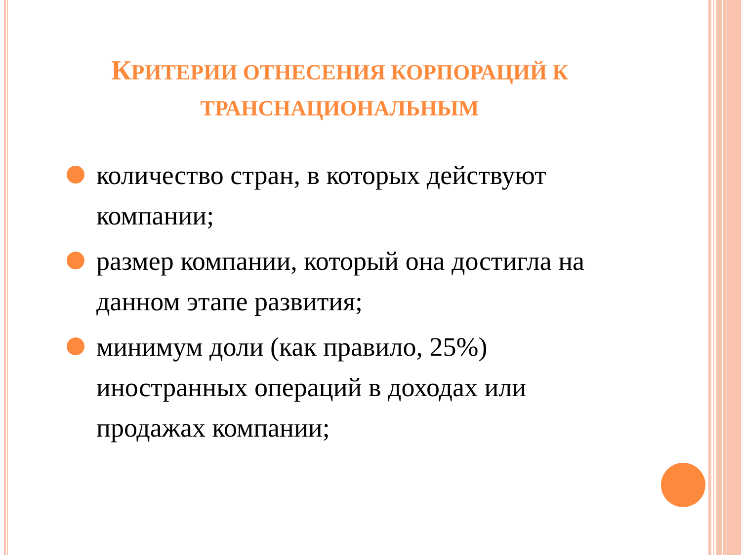КРИТЕРИИ ОТНЕСЕНИЯ КОРПОРАЦИЙ К ТРАНСНАЦИОНАЛЬНЫМ
количество стран, в которых действуют компании;
размер компании, который она достигла на данном этапе развития;
минимум доли (как правило, 25%) иностранных операций в доходах или продажах компании;